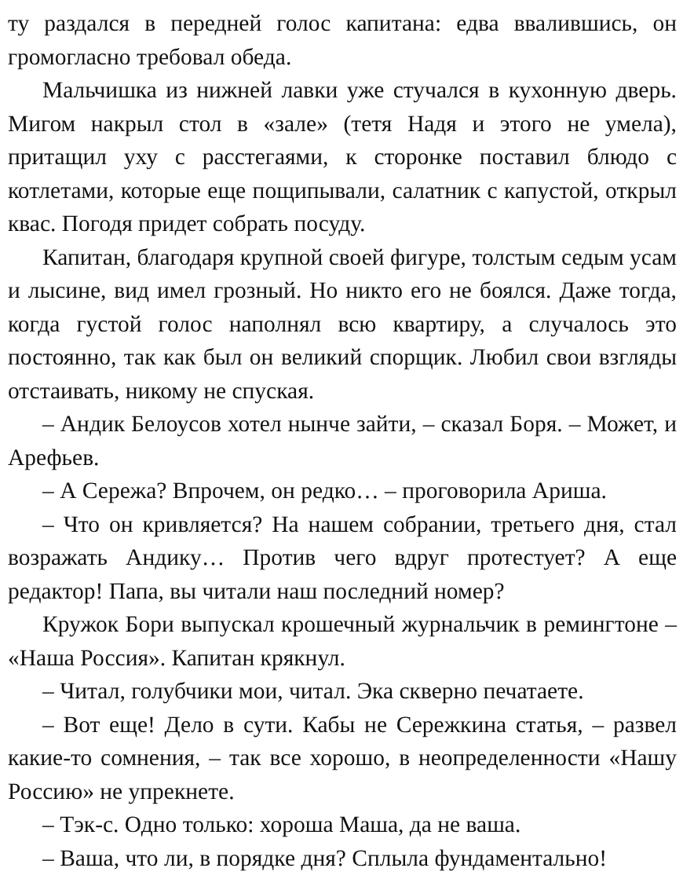ту раздался в передней голос капитана: едва ввалившись, он громогласно требовал обеда.
Мальчишка из нижней лавки уже стучался в кухонную дверь. Мигом накрыл стол в «зале» (тетя Надя и этого не умела), притащил уху с расстегаями, к сторонке поставил блюдо с котлетами, которые еще пощипывали, салатник с капустой, открыл квас. Погодя придет собрать посуду.
Капитан, благодаря крупной своей фигуре, толстым седым усам и лысине, вид имел грозный. Но никто его не боялся. Даже тогда, когда густой голос наполнял всю квартиру, а случалось это постоянно, так как был он великий спорщик. Любил свои взгляды отстаивать, никому не спуская.
– Андик Белоусов хотел нынче зайти, – сказал Боря. – Может, и Арефьев.
– А Сережа? Впрочем, он редко… – проговорила Ариша.
– Что он кривляется? На нашем собрании, третьего дня, стал возражать Андику… Против чего вдруг протестует? А еще редактор! Папа, вы читали наш последний номер?
Кружок Бори выпускал крошечный журнальчик в ремингтоне – «Наша Россия». Капитан крякнул.
– Читал, голубчики мои, читал. Эка скверно печатаете.
– Вот еще! Дело в сути. Кабы не Сережкина статья, – развел какие-то сомнения, – так все хорошо, в неопределенности «Нашу Россию» не упрекнете.
– Тэк-с. Одно только: хороша Маша, да не ваша.
– Ваша, что ли, в порядке дня? Сплыла фундаментально!